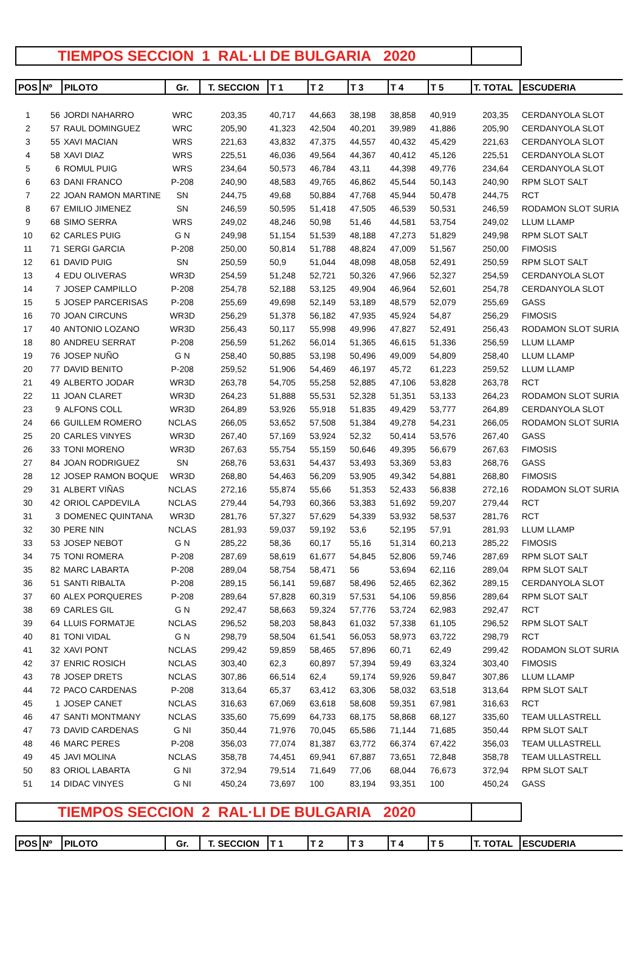TIEMPOS SECCION 1 RAL·LI DE BULGARIA 2020
| POS | Nº | PILOTO | Gr. | T. SECCION | T 1 | T 2 | T 3 | T 4 | T 5 | T. TOTAL | ESCUDERIA |
| --- | --- | --- | --- | --- | --- | --- | --- | --- | --- | --- | --- |
| 1 | 56 | JORDI NAHARRO | WRC | 203,35 | 40,717 | 44,663 | 38,198 | 38,858 | 40,919 | 203,35 | CERDANYOLA SLOT |
| 2 | 57 | RAUL DOMINGUEZ | WRC | 205,90 | 41,323 | 42,504 | 40,201 | 39,989 | 41,886 | 205,90 | CERDANYOLA SLOT |
| 3 | 55 | XAVI MACIAN | WRS | 221,63 | 43,832 | 47,375 | 44,557 | 40,432 | 45,429 | 221,63 | CERDANYOLA SLOT |
| 4 | 58 | XAVI DIAZ | WRS | 225,51 | 46,036 | 49,564 | 44,367 | 40,412 | 45,126 | 225,51 | CERDANYOLA SLOT |
| 5 | 6 | ROMUL PUIG | WRS | 234,64 | 50,573 | 46,784 | 43,11 | 44,398 | 49,776 | 234,64 | CERDANYOLA SLOT |
| 6 | 63 | DANI FRANCO | P-208 | 240,90 | 48,583 | 49,765 | 46,862 | 45,544 | 50,143 | 240,90 | RPM SLOT SALT |
| 7 | 22 | JOAN RAMON MARTINE | SN | 244,75 | 49,68 | 50,884 | 47,768 | 45,944 | 50,478 | 244,75 | RCT |
| 8 | 67 | EMILIO JIMENEZ | SN | 246,59 | 50,595 | 51,418 | 47,505 | 46,539 | 50,531 | 246,59 | RODAMON SLOT SURIA |
| 9 | 68 | SIMO SERRA | WRS | 249,02 | 48,246 | 50,98 | 51,46 | 44,581 | 53,754 | 249,02 | LLUM LLAMP |
| 10 | 62 | CARLES PUIG | G N | 249,98 | 51,154 | 51,539 | 48,188 | 47,273 | 51,829 | 249,98 | RPM SLOT SALT |
| 11 | 71 | SERGI GARCIA | P-208 | 250,00 | 50,814 | 51,788 | 48,824 | 47,009 | 51,567 | 250,00 | FIMOSIS |
| 12 | 61 | DAVID PUIG | SN | 250,59 | 50,9 | 51,044 | 48,098 | 48,058 | 52,491 | 250,59 | RPM SLOT SALT |
| 13 | 4 | EDU OLIVERAS | WR3D | 254,59 | 51,248 | 52,721 | 50,326 | 47,966 | 52,327 | 254,59 | CERDANYOLA SLOT |
| 14 | 7 | JOSEP CAMPILLO | P-208 | 254,78 | 52,188 | 53,125 | 49,904 | 46,964 | 52,601 | 254,78 | CERDANYOLA SLOT |
| 15 | 5 | JOSEP PARCERISAS | P-208 | 255,69 | 49,698 | 52,149 | 53,189 | 48,579 | 52,079 | 255,69 | GASS |
| 16 | 70 | JOAN CIRCUNS | WR3D | 256,29 | 51,378 | 56,182 | 47,935 | 45,924 | 54,87 | 256,29 | FIMOSIS |
| 17 | 40 | ANTONIO LOZANO | WR3D | 256,43 | 50,117 | 55,998 | 49,996 | 47,827 | 52,491 | 256,43 | RODAMON SLOT SURIA |
| 18 | 80 | ANDREU SERRAT | P-208 | 256,59 | 51,262 | 56,014 | 51,365 | 46,615 | 51,336 | 256,59 | LLUM LLAMP |
| 19 | 76 | JOSEP NUÑO | G N | 258,40 | 50,885 | 53,198 | 50,496 | 49,009 | 54,809 | 258,40 | LLUM LLAMP |
| 20 | 77 | DAVID BENITO | P-208 | 259,52 | 51,906 | 54,469 | 46,197 | 45,72 | 61,223 | 259,52 | LLUM LLAMP |
| 21 | 49 | ALBERTO JODAR | WR3D | 263,78 | 54,705 | 55,258 | 52,885 | 47,106 | 53,828 | 263,78 | RCT |
| 22 | 11 | JOAN CLARET | WR3D | 264,23 | 51,888 | 55,531 | 52,328 | 51,351 | 53,133 | 264,23 | RODAMON SLOT SURIA |
| 23 | 9 | ALFONS COLL | WR3D | 264,89 | 53,926 | 55,918 | 51,835 | 49,429 | 53,777 | 264,89 | CERDANYOLA SLOT |
| 24 | 66 | GUILLEM ROMERO | NCLAS | 266,05 | 53,652 | 57,508 | 51,384 | 49,278 | 54,231 | 266,05 | RODAMON SLOT SURIA |
| 25 | 20 | CARLES VINYES | WR3D | 267,40 | 57,169 | 53,924 | 52,32 | 50,414 | 53,576 | 267,40 | GASS |
| 26 | 33 | TONI MORENO | WR3D | 267,63 | 55,754 | 55,159 | 50,646 | 49,395 | 56,679 | 267,63 | FIMOSIS |
| 27 | 84 | JOAN RODRIGUEZ | SN | 268,76 | 53,631 | 54,437 | 53,493 | 53,369 | 53,83 | 268,76 | GASS |
| 28 | 12 | JOSEP RAMON BOQUE | WR3D | 268,80 | 54,463 | 56,209 | 53,905 | 49,342 | 54,881 | 268,80 | FIMOSIS |
| 29 | 31 | ALBERT VIÑAS | NCLAS | 272,16 | 55,874 | 55,66 | 51,353 | 52,433 | 56,838 | 272,16 | RODAMON SLOT SURIA |
| 30 | 42 | ORIOL CAPDEVILA | NCLAS | 279,44 | 54,793 | 60,366 | 53,383 | 51,692 | 59,207 | 279,44 | RCT |
| 31 | 3 | DOMENEC QUINTANA | WR3D | 281,76 | 57,327 | 57,629 | 54,339 | 53,932 | 58,537 | 281,76 | RCT |
| 32 | 30 | PERE NIN | NCLAS | 281,93 | 59,037 | 59,192 | 53,6 | 52,195 | 57,91 | 281,93 | LLUM LLAMP |
| 33 | 53 | JOSEP NEBOT | G N | 285,22 | 58,36 | 60,17 | 55,16 | 51,314 | 60,213 | 285,22 | FIMOSIS |
| 34 | 75 | TONI ROMERA | P-208 | 287,69 | 58,619 | 61,677 | 54,845 | 52,806 | 59,746 | 287,69 | RPM SLOT SALT |
| 35 | 82 | MARC LABARTA | P-208 | 289,04 | 58,754 | 58,471 | 56 | 53,694 | 62,116 | 289,04 | RPM SLOT SALT |
| 36 | 51 | SANTI RIBALTA | P-208 | 289,15 | 56,141 | 59,687 | 58,496 | 52,465 | 62,362 | 289,15 | CERDANYOLA SLOT |
| 37 | 60 | ALEX PORQUERES | P-208 | 289,64 | 57,828 | 60,319 | 57,531 | 54,106 | 59,856 | 289,64 | RPM SLOT SALT |
| 38 | 69 | CARLES GIL | G N | 292,47 | 58,663 | 59,324 | 57,776 | 53,724 | 62,983 | 292,47 | RCT |
| 39 | 64 | LLUIS FORMATJE | NCLAS | 296,52 | 58,203 | 58,843 | 61,032 | 57,338 | 61,105 | 296,52 | RPM SLOT SALT |
| 40 | 81 | TONI VIDAL | G N | 298,79 | 58,504 | 61,541 | 56,053 | 58,973 | 63,722 | 298,79 | RCT |
| 41 | 32 | XAVI PONT | NCLAS | 299,42 | 59,859 | 58,465 | 57,896 | 60,71 | 62,49 | 299,42 | RODAMON SLOT SURIA |
| 42 | 37 | ENRIC ROSICH | NCLAS | 303,40 | 62,3 | 60,897 | 57,394 | 59,49 | 63,324 | 303,40 | FIMOSIS |
| 43 | 78 | JOSEP DRETS | NCLAS | 307,86 | 66,514 | 62,4 | 59,174 | 59,926 | 59,847 | 307,86 | LLUM LLAMP |
| 44 | 72 | PACO CARDENAS | P-208 | 313,64 | 65,37 | 63,412 | 63,306 | 58,032 | 63,518 | 313,64 | RPM SLOT SALT |
| 45 | 1 | JOSEP CANET | NCLAS | 316,63 | 67,069 | 63,618 | 58,608 | 59,351 | 67,981 | 316,63 | RCT |
| 46 | 47 | SANTI MONTMANY | NCLAS | 335,60 | 75,699 | 64,733 | 68,175 | 58,868 | 68,127 | 335,60 | TEAM ULLASTRELL |
| 47 | 73 | DAVID CARDENAS | G NI | 350,44 | 71,976 | 70,045 | 65,586 | 71,144 | 71,685 | 350,44 | RPM SLOT SALT |
| 48 | 46 | MARC PERES | P-208 | 356,03 | 77,074 | 81,387 | 63,772 | 66,374 | 67,422 | 356,03 | TEAM ULLASTRELL |
| 49 | 45 | JAVI MOLINA | NCLAS | 358,78 | 74,451 | 69,941 | 67,887 | 73,651 | 72,848 | 358,78 | TEAM ULLASTRELL |
| 50 | 83 | ORIOL LABARTA | G NI | 372,94 | 79,514 | 71,649 | 77,06 | 68,044 | 76,673 | 372,94 | RPM SLOT SALT |
| 51 | 14 | DIDAC VINYES | G NI | 450,24 | 73,697 | 100 | 83,194 | 93,351 | 100 | 450,24 | GASS |
TIEMPOS SECCION 2 RAL·LI DE BULGARIA 2020
| POS | Nº | PILOTO | Gr. | T. SECCION | T 1 | T 2 | T 3 | T 4 | T 5 | T. TOTAL | ESCUDERIA |
| --- | --- | --- | --- | --- | --- | --- | --- | --- | --- | --- | --- |